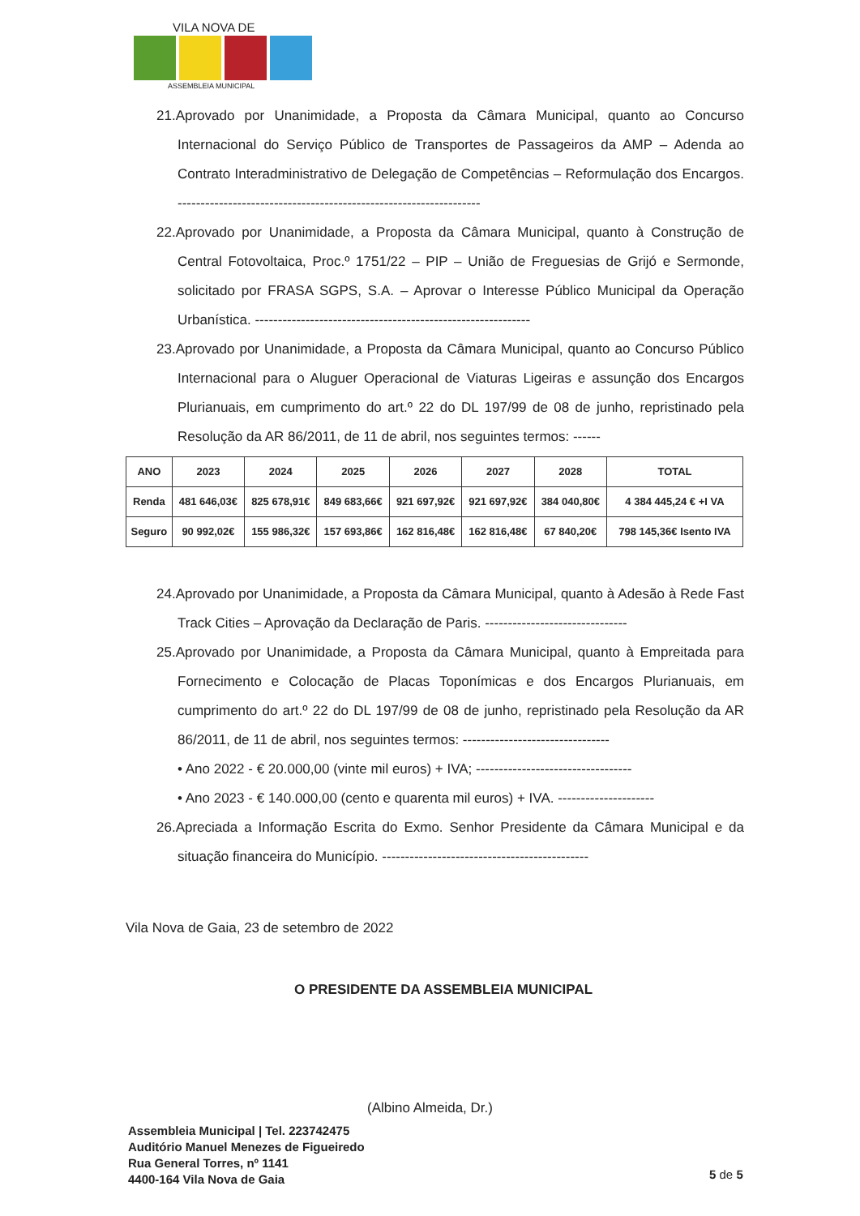VILA NOVA DE
ASSEMBLEIA MUNICIPAL
21.Aprovado por Unanimidade, a Proposta da Câmara Municipal, quanto ao Concurso Internacional do Serviço Público de Transportes de Passageiros da AMP – Adenda ao Contrato Interadministrativo de Delegação de Competências – Reformulação dos Encargos. ------------------------------------------------------------------
22.Aprovado por Unanimidade, a Proposta da Câmara Municipal, quanto à Construção de Central Fotovoltaica, Proc.º 1751/22 – PIP – União de Freguesias de Grijó e Sermonde, solicitado por FRASA SGPS, S.A. – Aprovar o Interesse Público Municipal da Operação Urbanística. ------------------------------------------------------------
23.Aprovado por Unanimidade, a Proposta da Câmara Municipal, quanto ao Concurso Público Internacional para o Aluguer Operacional de Viaturas Ligeiras e assunção dos Encargos Plurianuais, em cumprimento do art.º 22 do DL 197/99 de 08 de junho, repristinado pela Resolução da AR 86/2011, de 11 de abril, nos seguintes termos: ------
| ANO | 2023 | 2024 | 2025 | 2026 | 2027 | 2028 | TOTAL |
| --- | --- | --- | --- | --- | --- | --- | --- |
| Renda | 481 646,03€ | 825 678,91€ | 849 683,66€ | 921 697,92€ | 921 697,92€ | 384 040,80€ | 4 384 445,24 € +I VA |
| Seguro | 90 992,02€ | 155 986,32€ | 157 693,86€ | 162 816,48€ | 162 816,48€ | 67 840,20€ | 798 145,36€ Isento IVA |
24.Aprovado por Unanimidade, a Proposta da Câmara Municipal, quanto à Adesão à Rede Fast Track Cities – Aprovação da Declaração de Paris. -------------------------------
25.Aprovado por Unanimidade, a Proposta da Câmara Municipal, quanto à Empreitada para Fornecimento e Colocação de Placas Toponímicas e dos Encargos Plurianuais, em cumprimento do art.º 22 do DL 197/99 de 08 de junho, repristinado pela Resolução da AR 86/2011, de 11 de abril, nos seguintes termos: --------------------------------
• Ano 2022 - € 20.000,00 (vinte mil euros) + IVA; ----------------------------------
• Ano 2023 - € 140.000,00 (cento e quarenta mil euros) + IVA. ---------------------
26.Apreciada a Informação Escrita do Exmo. Senhor Presidente da Câmara Municipal e da situação financeira do Município. ---------------------------------------------
Vila Nova de Gaia, 23 de setembro de 2022
O PRESIDENTE DA ASSEMBLEIA MUNICIPAL
(Albino Almeida, Dr.)
Assembleia Municipal | Tel. 223742475
Auditório Manuel Menezes de Figueiredo
Rua General Torres, nº 1141
4400-164 Vila Nova de Gaia
5 de 5